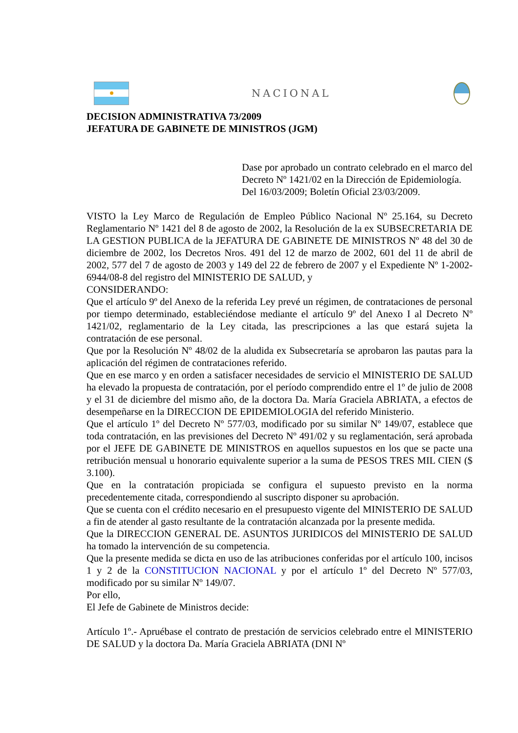NACIONAL
DECISION ADMINISTRATIVA 73/2009
JEFATURA DE GABINETE DE MINISTROS (JGM)
Dase por aprobado un contrato celebrado en el marco del Decreto Nº 1421/02 en la Dirección de Epidemiología.
Del 16/03/2009; Boletín Oficial 23/03/2009.
VISTO la Ley Marco de Regulación de Empleo Público Nacional Nº 25.164, su Decreto Reglamentario Nº 1421 del 8 de agosto de 2002, la Resolución de la ex SUBSECRETARIA DE LA GESTION PUBLICA de la JEFATURA DE GABINETE DE MINISTROS Nº 48 del 30 de diciembre de 2002, los Decretos Nros. 491 del 12 de marzo de 2002, 601 del 11 de abril de 2002, 577 del 7 de agosto de 2003 y 149 del 22 de febrero de 2007 y el Expediente Nº 1-2002-6944/08-8 del registro del MINISTERIO DE SALUD, y
CONSIDERANDO:
Que el artículo 9º del Anexo de la referida Ley prevé un régimen, de contrataciones de personal por tiempo determinado, estableciéndose mediante el artículo 9º del Anexo I al Decreto Nº 1421/02, reglamentario de la Ley citada, las prescripciones a las que estará sujeta la contratación de ese personal.
Que por la Resolución Nº 48/02 de la aludida ex Subsecretaría se aprobaron las pautas para la aplicación del régimen de contrataciones referido.
Que en ese marco y en orden a satisfacer necesidades de servicio el MINISTERIO DE SALUD ha elevado la propuesta de contratación, por el período comprendido entre el 1º de julio de 2008 y el 31 de diciembre del mismo año, de la doctora Da. María Graciela ABRIATA, a efectos de desempeñarse en la DIRECCION DE EPIDEMIOLOGIA del referido Ministerio.
Que el artículo 1º del Decreto Nº 577/03, modificado por su similar Nº 149/07, establece que toda contratación, en las previsiones del Decreto Nº 491/02 y su reglamentación, será aprobada por el JEFE DE GABINETE DE MINISTROS en aquellos supuestos en los que se pacte una retribución mensual u honorario equivalente superior a la suma de PESOS TRES MIL CIEN ($ 3.100).
Que en la contratación propiciada se configura el supuesto previsto en la norma precedentemente citada, correspondiendo al suscripto disponer su aprobación.
Que se cuenta con el crédito necesario en el presupuesto vigente del MINISTERIO DE SALUD a fin de atender al gasto resultante de la contratación alcanzada por la presente medida.
Que la DIRECCION GENERAL DE. ASUNTOS JURIDICOS del MINISTERIO DE SALUD ha tomado la intervención de su competencia.
Que la presente medida se dicta en uso de las atribuciones conferidas por el artículo 100, incisos 1 y 2 de la CONSTITUCION NACIONAL y por el artículo 1º del Decreto Nº 577/03, modificado por su similar Nº 149/07.
Por ello,
El Jefe de Gabinete de Ministros decide:
Artículo 1º.- Apruébase el contrato de prestación de servicios celebrado entre el MINISTERIO DE SALUD y la doctora Da. María Graciela ABRIATA (DNI Nº